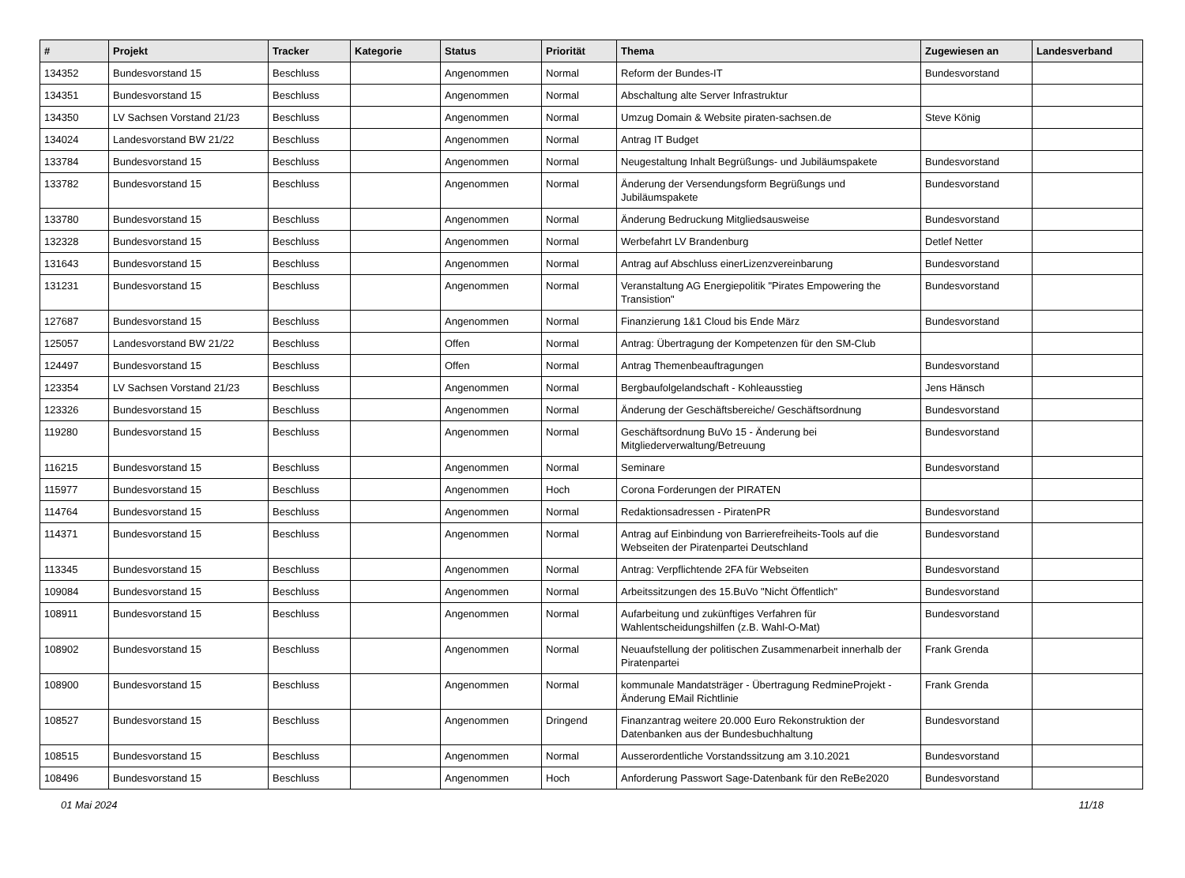| # | Projekt | Tracker | Kategorie | Status | Priorität | Thema | Zugewiesen an | Landesverband |
| --- | --- | --- | --- | --- | --- | --- | --- | --- |
| 134352 | Bundesvorstand 15 | Beschluss | | Angenommen | Normal | Reform der Bundes-IT | Bundesvorstand | |
| 134351 | Bundesvorstand 15 | Beschluss | | Angenommen | Normal | Abschaltung alte Server Infrastruktur | | |
| 134350 | LV Sachsen Vorstand 21/23 | Beschluss | | Angenommen | Normal | Umzug Domain & Website piraten-sachsen.de | Steve König | |
| 134024 | Landesvorstand BW 21/22 | Beschluss | | Angenommen | Normal | Antrag IT Budget | | |
| 133784 | Bundesvorstand 15 | Beschluss | | Angenommen | Normal | Neugestaltung Inhalt Begrüßungs- und Jubiläumspakete | Bundesvorstand | |
| 133782 | Bundesvorstand 15 | Beschluss | | Angenommen | Normal | Änderung der Versendungsform Begrüßungs und Jubiläumspakete | Bundesvorstand | |
| 133780 | Bundesvorstand 15 | Beschluss | | Angenommen | Normal | Änderung Bedruckung Mitgliedsausweise | Bundesvorstand | |
| 132328 | Bundesvorstand 15 | Beschluss | | Angenommen | Normal | Werbefahrt LV Brandenburg | Detlef Netter | |
| 131643 | Bundesvorstand 15 | Beschluss | | Angenommen | Normal | Antrag auf Abschluss einerLizenzvereinbarung | Bundesvorstand | |
| 131231 | Bundesvorstand 15 | Beschluss | | Angenommen | Normal | Veranstaltung AG Energiepolitik "Pirates Empowering the Transistion" | Bundesvorstand | |
| 127687 | Bundesvorstand 15 | Beschluss | | Angenommen | Normal | Finanzierung 1&1 Cloud bis Ende März | Bundesvorstand | |
| 125057 | Landesvorstand BW 21/22 | Beschluss | | Offen | Normal | Antrag: Übertragung der Kompetenzen für den SM-Club | | |
| 124497 | Bundesvorstand 15 | Beschluss | | Offen | Normal | Antrag Themenbeauftragungen | Bundesvorstand | |
| 123354 | LV Sachsen Vorstand 21/23 | Beschluss | | Angenommen | Normal | Bergbaufolgelandschaft - Kohleausstieg | Jens Hänsch | |
| 123326 | Bundesvorstand 15 | Beschluss | | Angenommen | Normal | Änderung der Geschäftsbereiche/ Geschäftsordnung | Bundesvorstand | |
| 119280 | Bundesvorstand 15 | Beschluss | | Angenommen | Normal | Geschäftsordnung BuVo 15 - Änderung bei Mitgliederverwaltung/Betreuung | Bundesvorstand | |
| 116215 | Bundesvorstand 15 | Beschluss | | Angenommen | Normal | Seminare | Bundesvorstand | |
| 115977 | Bundesvorstand 15 | Beschluss | | Angenommen | Hoch | Corona Forderungen der PIRATEN | | |
| 114764 | Bundesvorstand 15 | Beschluss | | Angenommen | Normal | Redaktionsadressen - PiratenPR | Bundesvorstand | |
| 114371 | Bundesvorstand 15 | Beschluss | | Angenommen | Normal | Antrag auf Einbindung von Barrierefreiheits-Tools auf die Webseiten der Piratenpartei Deutschland | Bundesvorstand | |
| 113345 | Bundesvorstand 15 | Beschluss | | Angenommen | Normal | Antrag: Verpflichtende 2FA für Webseiten | Bundesvorstand | |
| 109084 | Bundesvorstand 15 | Beschluss | | Angenommen | Normal | Arbeitssitzungen des 15.BuVo "Nicht Öffentlich" | Bundesvorstand | |
| 108911 | Bundesvorstand 15 | Beschluss | | Angenommen | Normal | Aufarbeitung und zukünftiges Verfahren für Wahlentscheidungshilfen (z.B. Wahl-O-Mat) | Bundesvorstand | |
| 108902 | Bundesvorstand 15 | Beschluss | | Angenommen | Normal | Neuaufstellung der politischen Zusammenarbeit innerhalb der Piratenpartei | Frank Grenda | |
| 108900 | Bundesvorstand 15 | Beschluss | | Angenommen | Normal | kommunale Mandatsträger - Übertragung RedmineProjekt - Änderung EMail Richtlinie | Frank Grenda | |
| 108527 | Bundesvorstand 15 | Beschluss | | Angenommen | Dringend | Finanzantrag weitere 20.000 Euro Rekonstruktion der Datenbanken aus der Bundesbuchhaltung | Bundesvorstand | |
| 108515 | Bundesvorstand 15 | Beschluss | | Angenommen | Normal | Ausserordentliche Vorstandssitzung am 3.10.2021 | Bundesvorstand | |
| 108496 | Bundesvorstand 15 | Beschluss | | Angenommen | Hoch | Anforderung Passwort Sage-Datenbank für den ReBe2020 | Bundesvorstand | |
01 Mai 2024 11/18